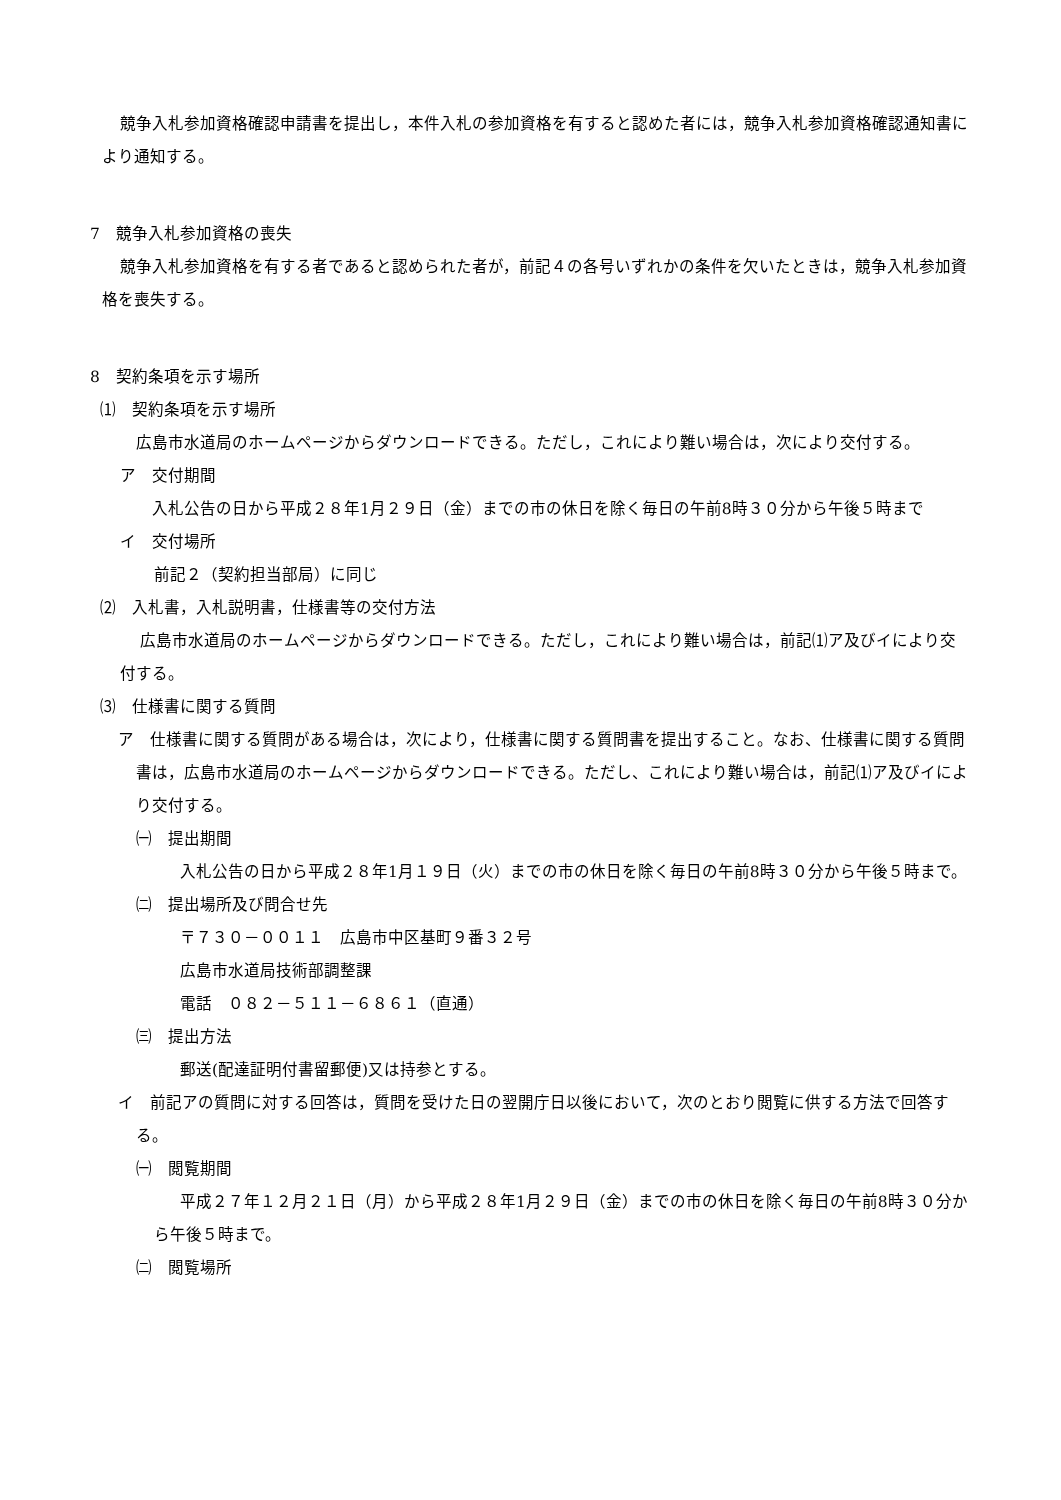競争入札参加資格確認申請書を提出し，本件入札の参加資格を有すると認めた者には，競争入札参加資格確認通知書により通知する。
7　競争入札参加資格の喪失
競争入札参加資格を有する者であると認められた者が，前記４の各号いずれかの条件を欠いたときは，競争入札参加資格を喪失する。
8　契約条項を示す場所
⑴　契約条項を示す場所
広島市水道局のホームページからダウンロードできる。ただし，これにより難い場合は，次により交付する。
ア　交付期間
入札公告の日から平成２８年1月２９日（金）までの市の休日を除く毎日の午前8時３０分から午後５時まで
イ　交付場所
前記２（契約担当部局）に同じ
⑵　入札書，入札説明書，仕様書等の交付方法
広島市水道局のホームページからダウンロードできる。ただし，これにより難い場合は，前記⑴ア及びイにより交付する。
⑶　仕様書に関する質問
ア　仕様書に関する質問がある場合は，次により，仕様書に関する質問書を提出すること。なお、仕様書に関する質問書は，広島市水道局のホームページからダウンロードできる。ただし、これにより難い場合は，前記⑴ア及びイにより交付する。
㈠　提出期間
入札公告の日から平成２８年1月１９日（火）までの市の休日を除く毎日の午前8時３０分から午後５時まで。
㈡　提出場所及び問合せ先
〒７３０－００１１　広島市中区基町９番３２号
広島市水道局技術部調整課
電話　０８２－５１１－６８６１（直通）
㈢　提出方法
郵送(配達証明付書留郵便)又は持参とする。
イ　前記アの質問に対する回答は，質問を受けた日の翌開庁日以後において，次のとおり閲覧に供する方法で回答する。
㈠　閲覧期間
平成２７年１２月２１日（月）から平成２８年1月２９日（金）までの市の休日を除く毎日の午前8時３０分から午後５時まで。
㈡　閲覧場所